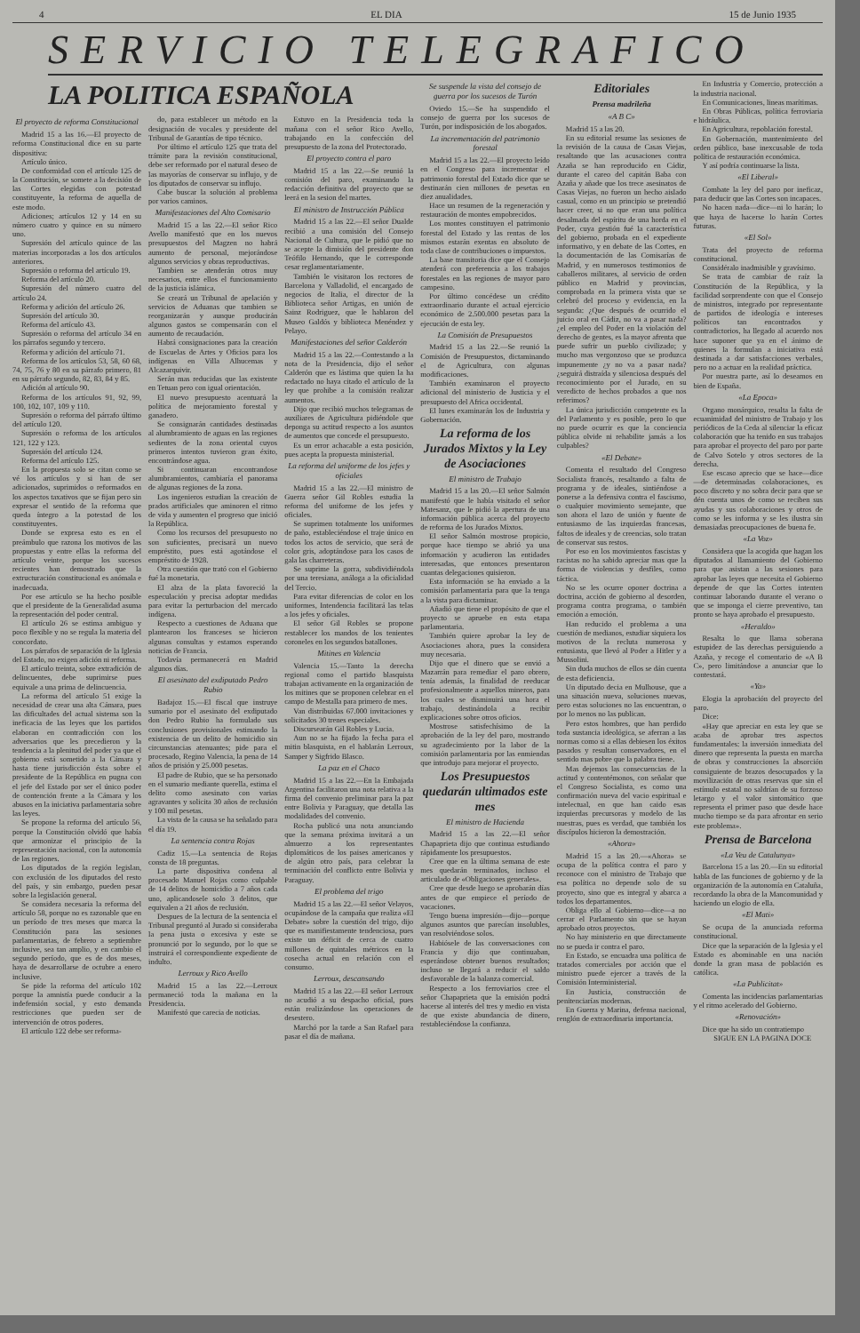4 EL DIA 15 de Junio 1935
SERVICIO TELEGRAFICO
LA POLITICA ESPAÑOLA
El proyecto de reforma Constitucional
Madrid 15 a las 16.—El proyecto de reforma Constitucional dice en su parte dispositiva:
Artículo único.
De conformidad con el artículo 125 de la Constitución, se somete a la decisión de las Cortes elegidas con potestad constituyente, la reforma de aquella de este modo.
Adiciones; artículos 12 y 14 en su número cuatro y quince en su número uno.
Supresión del artículo quince de las materias incorporadas a los dos artículos anteriores.
Supresión o reforma del artículo 19.
Reforma del artículo 20.
Supresión del número cuatro del artículo 24.
Reforma y adición del artículo 26.
Supresión del artículo 30.
Reforma del artículo 43.
Supresión o reforma del artículo 34 en los párrafos segundo y tercero.
Reforma y adición del artículo 71.
Reforma de los artículos 53, 58, 60 68, 74, 75, 76 y 80 en su párrafo primero, 81 en su párrafo segundo, 82, 83, 84 y 85.
Adición al artículo 90.
Reforma de los artículos 91, 92, 99, 100, 102, 107, 109 y 110.
Supresión o reforma del párrafo último del artículo 120.
Supresión o reforma de los artículos 121, 122 y 123.
Supresión del artículo 124.
Reforma del artículo 125.
En la propuesta solo se citan como se vé los artículos y si han de ser adicionados, suprimidos o reformados en los aspectos taxativos que se fijan pero sin expresar el sentido de la reforma que queda íntegro a la potestad de los constituyentes.
Donde se expresa esto es en el preámbulo que razona los motivos de las propuestas y entre ellas la reforma del artículo veinte, porque los sucesos recientes han demostrado que la extructuración constitucional es anómala e inadecuada.
Por ese artículo se ha hecho posible que el presidente de la Generalidad asuma la representación del poder central.
El artículo 26 se estima ambiguo y poco flexible y no se regula la materia del concordato.
Los párrafos de separación de la Iglesia del Estado, no exigen adición ni reforma.
El artículo treinta, sobre extradición de delincuentes, debe suprimirse pues equivale a una prima de delincuencia.
La reforma del artículo 51 exige la necesidad de crear una alta Cámara, pues las dificultades del actual sistema son la ineficacia de las leyes que los partidos elaboran en contradicción con los adversarios que les precedieron y la tendencia a la plenitud del poder ya que el gobierno está sometido a la Cámara y hasta tiene jurisdicción ésta sobre el presidente de la República en pugna con el jefe del Estado por ser el único poder de contención frente a la Cámara y los abusos en la iniciativa parlamentaria sobre las leyes.
Se propone la reforma del artículo 56, porque la Constitución olvidó que había que armonizar el principio de la representación nacional, con la autonomía de las regiones.
Los diputados de la región legislan, con exclusión de los diputados del resto del país, y sin embargo, pueden pesar sobre la legislación general.
Se considera necesaria la reforma del artículo 58, porque no es razonable que en un período de tres meses que marca la Constitución para las sesiones parlamentarias, de febrero a septiembre inclusive, sea tan amplio, y en cambio el segundo período, que es de dos meses, haya de desarrollarse de octubre a enero inclusive.
Se pide la reforma del artículo 102 porque la amnistía puede conducir a la indefensión social, y esto demanda restricciones que pueden ser de intervención de otros poderes.
El artículo 122 debe ser reforma-
do, para establecer un método en la designación de vocales y presidente del Tribunal de Garantías de tipo técnico.
Por último el artículo 125 que trata del trámite para la revisión constitucional, debe ser reformado por el natural deseo de las mayorías de conservar su influjo, y de los diputados de conservar su influjo.
Cabe buscar la solución al problema por varios caminos.
Manifestaciones del Alto Comisario
Madrid 15 a las 22.—El señor Rico Avello manifestó que en los nuevos presupuestos del Magzen no habrá aumento de personal, mejorándose algunos servicios y obras reproductivas.
Tambien se atenderán otros muy necesarios, entre ellos el funcionamiento de la justicia islámica.
Se creará un Tribunal de apelación y servicios de Aduanas que tambien se reorganizarán y aunque producirán algunos gastos se compensarán con el aumento de recaudación.
Habrá consignaciones para la creación de Escuelas de Artes y Oficios para los indígenas en Villa Alhucemas y Alcazarquivir.
Serán mas reducidas que las existente en Tetuan pero con igual orientación.
El nuevo presupuesto acentuará la política de mejoramiento forestal y ganadero.
Se consignarán cantidades destinadas al alumbramiento de aguas en las regiones sedientes de la zona oriental cuyos primeros intentos tuvieron gran éxito, encontrándose agua.
Si continuaran encontrandose alumbramientos, cambiaría el panorama de algunas regiones de la zona.
Los ingenieros estudian la creación de prados artificiales que aminoren el ritmo de vida y aumenten el progreso que inició la República.
Como los recursos del presupuesto no son suficientes, precisará un nuevo empréstito, pues está agotándose el empréstito de 1928.
Otra cuestión que trató con el Gobierno fué la monetaria.
El alza de la plata favoreció la especulación y precisa adoptar medidas para evitar la perturbacion del mercado indígena.
Respecto a cuestiones de Aduana que plantearon los franceses se hicieron algunas consultas y estamos esperando noticias de Francia.
Todavía permanecerá en Madrid algunos días.
El asesinato del exdiputado Pedro Rubio
Badajoz 15.—El fiscal que instruye sumario por el asesinato del exdiputado don Pedro Rubio ha formulado sus conclusiones provisionales estimando la existencia de un delito de homicidio sin circunstancias atenuantes; pide para el procesado, Regino Valencia, la pena de 14 años de prisión y 25.000 pesetas.
El padre de Rubio, que se ha personado en el sumario mediante querella, estima el delito como asesinato con varias agravantes y solicita 30 años de reclusión y 100 mil pesetas.
La vista de la causa se ha señalado para el día 19.
La sentencia contra Rojas
Cadiz 15.—La sentencia de Rojas consta de 18 preguntas.
La parte dispositiva condena al procesado Manuel Rojas como culpable de 14 delitos de homicidio a 7 años cada uno, aplicandosele solo 3 delitos, que equivalen a 21 años de reclusión.
Despues de la lectura de la sentencia el Tribunal preguntó al Jurado si consideraba la pena justa o excesiva y este se pronunció por lo segundo, por lo que se instruirá el correspondiente expediente de indulto.
Lerroux y Rico Avello
Madrid 15 a las 22.—Lerroux permaneció toda la mañana en la Presidencia.
Manifestó que carecia de noticias.
Estuvo en la Presidencia toda la mañana con el señor Rico Avello, trabajando en la confección del presupuesto de la zona del Protectorado.
El proyecto contra el paro
Madrid 15 a las 22.—Se reunió la comisión del paro, examinando la redacción definitiva del proyecto que se leerá en la sesion del martes.
El ministro de Instrucción Pública
Madrid 15 a las 22.—El señor Dualde recibió a una comisión del Consejo Nacional de Cultura, que le pidió que no se acepte la dimisión del presidente don Teófilo Hernando, que le corresponde cesar reglamentariamente.
También le visitaron los rectores de Barcelona y Valladolid, el encargado de negocios de Italia, el director de la Biblioteca señor Artigas, en unión de Sainz Rodriguez, que le hablaron del Museo Galdós y biblioteca Menéndez y Pelayo.
Manifestaciones del señor Calderón
Madrid 15 a las 22.—Contestando a la nota de la Presidencia, dijo el señor Calderón que es lástima que quien la ha redactado no haya citado el artículo de la ley que prohibe a la comisión realizar aumentos.
Dijo que recibió muchos telegramas de auxiliares de Agricultura pidiéndole que deponga su actitud respecto a los asuntos de aumentos que concede el presupuesto.
Es un error achacable a esta posición, pues acepta la propuesta ministerial.
La reforma del uniforme de los jefes y oficiales
Madrid 15 a las 22.—El ministro de Guerra señor Gil Robles estudia la reforma del uniforme de los jefes y oficiales.
Se suprimen totalmente los uniformes de paño, estableciéndose el traje único en todos los actos de servicio, que será de color gris, adoptándose para los casos de gala las charreteras.
Se suprime la gorra, subdividiéndola por una teresiana, análoga a la oficialidad del Tercio.
Para evitar diferencias de color en los uniformes, Intendencia facilitará las telas a los jefes y oficiales.
El señor Gil Robles se propone restablecer los mandos de los tenientes coroneles en los segundos batallones.
Mitines en Valencia
Valencia 15.—Tanto la derecha regional como el partido blasquista trabajan activamente en la organización de los mitines que se proponen celebrar en el campo de Mestalla para primero de mes.
Van distribuidas 67.000 invitaciones y solicitados 30 trenes especiales.
Discursearán Gil Robles y Lucia.
Aun no se ha fijado la fecha para el mitin blasquista, en el hablarán Lerroux, Samper y Sigfrido Blasco.
La paz en el Chaco
Madrid 15 a las 22.—En la Embajada Argentina facilitaron una nota relativa a la firma del convenio preliminar para la paz entre Bolivia y Paraguay, que detalla las modalidades del convenio.
Rocha publicó una nota anunciando que la semana próxima invitará a un almuerzo a los representantes diplomáticos de los paises americanos y de algún otro país, para celebrar la terminación del conflicto entre Bolivia y Paraguay.
El problema del trigo
Madrid 15 a las 22.—El señor Velayos, ocupándose de la campaña que realiza «El Debate» sobre la cuestión del trigo, dijo que es manifiestamente tendenciosa, pues existe un déficit de cerca de cuatro millones de quintales métricos en la cosecha actual en relación con el consumo.
Lerroux, descansando
Madrid 15 a las 22.—El señor Lerroux no acudió a su despacho oficial, pues están realizándose las operaciones de desestero.
Marchó por la tarde a San Rafael para pasar el día de mañana.
Se suspende la vista del consejo de guerra por los sucesos de Turón
Oviedo 15.—Se ha suspendido el consejo de guerra por los sucesos de Turón, por indisposición de los abogados.
La incrementación del patrimonio forestal
Madrid 15 a las 22.—El proyecto leído en el Congreso para incrementar el patrimonio forestal del Estado dice que se destinarán cien millones de pesetas en diez anualidades.
Hace un resumen de la regeneración y restauración de montes empobrecidos.
Los montes constituyen el patrimonio forestal del Estado y las rentas de los mismos estarán exentas en absoluto de toda clase de contribuciones o impuestos.
La base transitoria dice que el Consejo atenderá con preferencia a los trabajos forestales en las regiones de mayor paro campesino.
Por último concédese un crédito extraordinario durante el actual ejercicio económico de 2.500.000 pesetas para la ejecución de esta ley.
La Comisión de Presupuestos
Madrid 15 a las 22.—Se reunió la Comisión de Presupuestos, dictaminando el de Agricultura, con algunas modificaciones.
También examinaron el proyecto adicional del ministerio de Justicia y el presupuesto del Africa occidental.
El lunes examinarán los de Industria y Gobernación.
La reforma de los Jurados Mixtos y la Ley de Asociaciones
El ministro de Trabajo
Madrid 15 a las 20.—El señor Salmón manifestó que le había visitado el señor Matesanz, que le pidió la apertura de una información pública acerca del proyecto de reforma de los Jurados Mixtos.
El señor Salmón mostrose propicio, porque hace tiempo se abrió ya una información y acudieron las entidades interesadas, que entonces presentaron cuantas delegaciones quisieron.
Esta información se ha enviado a la comisión parlamentaria para que la tenga a la vista para dictaminar.
Añadió que tiene el propósito de que el proyecto se apruebe en esta etapa parlamentaria.
También quiere aprobar la ley de Asociaciones ahora, pues la considera muy necesaria.
Dijo que el dinero que se envió a Mazarrán para remediar el paro obrero, tenía además, la finalidad de reeducar profesionalmente a aquellos mineros, para los cuales se disminuirá una hora el trabajo, destinándola a recibir explicaciones sobre otros oficios.
Mostrose satisfechísimo de la aprobación de la ley del paro, mostrando su agradecimiento por la labor de la comisión parlamentaria por las enmiendas que introdujo para mejorar el proyecto.
Los Presupuestos quedarán ultimados este mes
El ministro de Hacienda
Madrid 15 a las 22.—El señor Chapaprieta dijo que continua estudiando rápidamente los presupuestos.
Cree que en la última semana de este mes quedarán terminados, incluso el articulado de «Obligaciones generales».
Cree que desde luego se aprobarán días antes de que empiece el período de vacaciones.
Tengo buena impresión—dijo—porque algunos asuntos que parecían insolubles, van resolviéndose solos.
Habiósele de las conversaciones con Francia y dijo que continuaban, esperándose obtener buenos resultados; incluso se llegará a reducir el saldo desfavorable de la balanza comercial.
Respecto a los ferroviarios cree el señor Chapaprieta que la emisión podrá hacerse al interés del tres y medio en vista de que existe abundancia de dinero, restableciéndose la confianza.
Editoriales
Prensa madrileña
«A B C»
Madrid 15 a las 20.
En su editorial resume las sesiones de la revisión de la causa de Casas Viejas, resaltando que las acusaciones contra Azaña se han reproducido en Cádiz, durante el careo del capitán Baba con Azaña y añade que los trece asesinatos de Casas Viejas, no fueron un hecho aislado casual, como en un principio se pretendió hacer creer, si no que eran una política desalmada del espíritu de una horda en el Poder, cuya gestión fué la característica del gobierno, probada en el expediente informativo, y en debate de las Cortes, en la documentación de las Comisarías de Madrid, y en numerosos testimonios de caballeros militares, al servicio de orden público en Madrid y provincias, comprobada en la primera vista que se celebró del proceso y evidencia, en la segunda: ¿Que después de ocurrido el juicio oral en Cádiz, no va a pasar nada? ¿el empleo del Poder en la violación del derecho de gentes, es la mayor afrenta que puede sufrir un pueblo civilizado; y mucho mas vergonzoso que se produzca impunemente ¿y no va a pasar nada? ¿seguirá distraída y silenciosa después del reconocimiento por el Jurado, en su veredicto de hechos probados a que nos referimos?
La única jurisdicción competente es la del Parlamento y es posible, pero lo que no puede ocurrir es que la conciencia pública olvide ni rehabilite jamás a los culpables?
«El Debate»
Comenta el resultado del Congreso Socialista francés, resaltando a falta de programa y de ideales, sintiéndose a ponerse a la defensiva contra el fascismo, o cualquier movimiento semejante, que son ahora el lazo de unión y fuente de entusiasmo de las izquierdas francesas, faltos de ideales y de creencias, solo tratan de conservar sus restos.
Por eso en los movimientos fascistas y racistas no ha sabido apreciar mas que la forma de violencias y desfiles, como táctica.
No se les ocurre oponer doctrina a doctrina, acción de gobierno al desorden, programa contra programa, o también emoción a emoción.
Han reducido el problema a una cuestión de medianos, estudiar siquiera los motivos de la recluta numerosa y entusiasta, que llevó al Poder a Hitler y a Mussolini.
Sin duda muchos de ellos se dán cuenta de esta deficiencia.
Un diputado decia en Mulhouse, que a una situación nueva, soluciones nuevas, pero estas soluciones no las encuentran, o por lo menos no las publican.
Pero estos hombres, que han perdido toda sustancia ideológica, se aferran a las normas como si a ellas debiesen los éxitos pasados y resultan conservadores, en el sentido mas pobre que la palabra tiene.
Mas dejemos las consecuencias de la actitud y contentémonos, con señalar que el Congreso Socialista, es como una confirmación nueva del vacio espiritual e intelectual, en que han caido esas izquierdas precursoras y modelo de las nuestras, pues es verdad, que también los discípulos hicieron la demostración.
«Ahora»
Madrid 15 a las 20.—«Ahora» se ocupa de la política contra el paro y reconoce con el ministro de Trabajo que esa política no depende solo de su proyecto, sino que es integral y abarca a todos los departamentos.
Obliga ello al Gobierno—dice—a no cerrar el Parlamento sin que se hayan aprobado otros proyectos.
No hay ministerio en que directamente no se pueda ir contra el paro.
En Estado, se encuadra una política de tratados comerciales por acción que el ministro puede ejercer a través de la Comisión Interministerial.
En Justicia, construcción de penitenciarías modernas.
En Guerra y Marina, defensa nacional, renglón de extraordinaria importancia.
En Industria y Comercio, protección a la industria nacional.
En Comunicaciones, lineas marítimas.
En Obras Públicas, política ferroviaria e hidráulica.
En Agricultura, repoblación forestal.
En Gobernación, mantenimiento del orden público, base inexcusable de toda política de restauración económica.
Y así podría continuarse la lista.
«El Liberal»
Combate la ley del paro por ineficaz, para deducir que las Cortes son incapaces.
No hacen nada—dice—ni lo harán; lo que haya de hacerse lo harán Cortes futuras.
«El Sol»
Trata del proyecto de reforma constitucional.
Considéralo inadmisible y gravísimo.
Se trata de cambiar de raíz la Constitución de la República, y la facilidad sorprendente con que el Consejo de ministros, integrado por representante de partidos de ideología e intereses políticos tan encontrados y contradictorios, ha llegado al acuerdo nos hace suponer que ya en el ánimo de quienes la formulan a iniciativa está destinada a dar satisfacciones verbales, pero no a actuar en la realidad práctica.
Por nuestra parte, así lo deseamos en bien de España.
«La Epoca»
Organo monárquico, resalta la falta de ecuanimidad del ministro de Trabajo y los periódicos de la Ceda al silenciar la eficaz colaboración que ha tenido en sus trabajos para aprobar el proyecto del paro por parte de Calvo Sotelo y otros sectores de la derecha.
Ese escaso aprecio que se hace—dice—de determinadas colaboraciones, es poco discreto y no sobra decir para que se dén cuenta unos de como se reciben sus ayudas y sus colaboraciones y otros de como se les informa y se les ilustra sin demasiadas preocupaciones de buena fe.
«La Voz»
Considera que la acogida que hagan los diputados al llamamiento del Gobierno para que asistan a las sesiones para aprobar las leyes que necesita el Gobierno depende de que las Cortes intenten continuar laborando durante el verano o que se imponga el cierre preventivo, tan pronto se haya aprobado el presupuesto.
«Heraldo»
Resalta lo que llama soberana estupidez de las derechas persiguiendo a Azaña, y recoge el comentario de «A B C», pero limitándose a anunciar que lo contestará.
«Ya»
Elogia la aprobación del proyecto del paro.
Dice:
«Hay que apreciar en esta ley que se acaba de aprobar tres aspectos fundamentales: la inversión inmediata del dinero que representa la puesta en marcha de obras y construcciones la absorción consiguiente de brazos desocupados y la movilización de otras reservas que sin el estímulo estatal no saldrían de su forzoso letargo y el valor sintomático que representa el primer paso que desde hace mucho tiempo se da para afrontar en serio este problema».
Prensa de Barcelona
«La Veu de Catalunya»
Barcelona 15 a las 20.—En su editorial habla de las funciones de gobierno y de la organización de la autonomía en Cataluña, recordando la obra de la Mancomunidad y haciendo un elogio de ella.
«El Mati»
Se ocupa de la anunciada reforma constitucional.
Dice que la separación de la Iglesia y el Estado es abominable en una nación donde la gran masa de población es católica.
«La Publicitat»
Comenta las incidencias parlamentarias y el ritmo acelerado del Gobierno.
«Renovación»
Dice que ha sido un contratiempo
SIGUE EN LA PAGINA DOCE